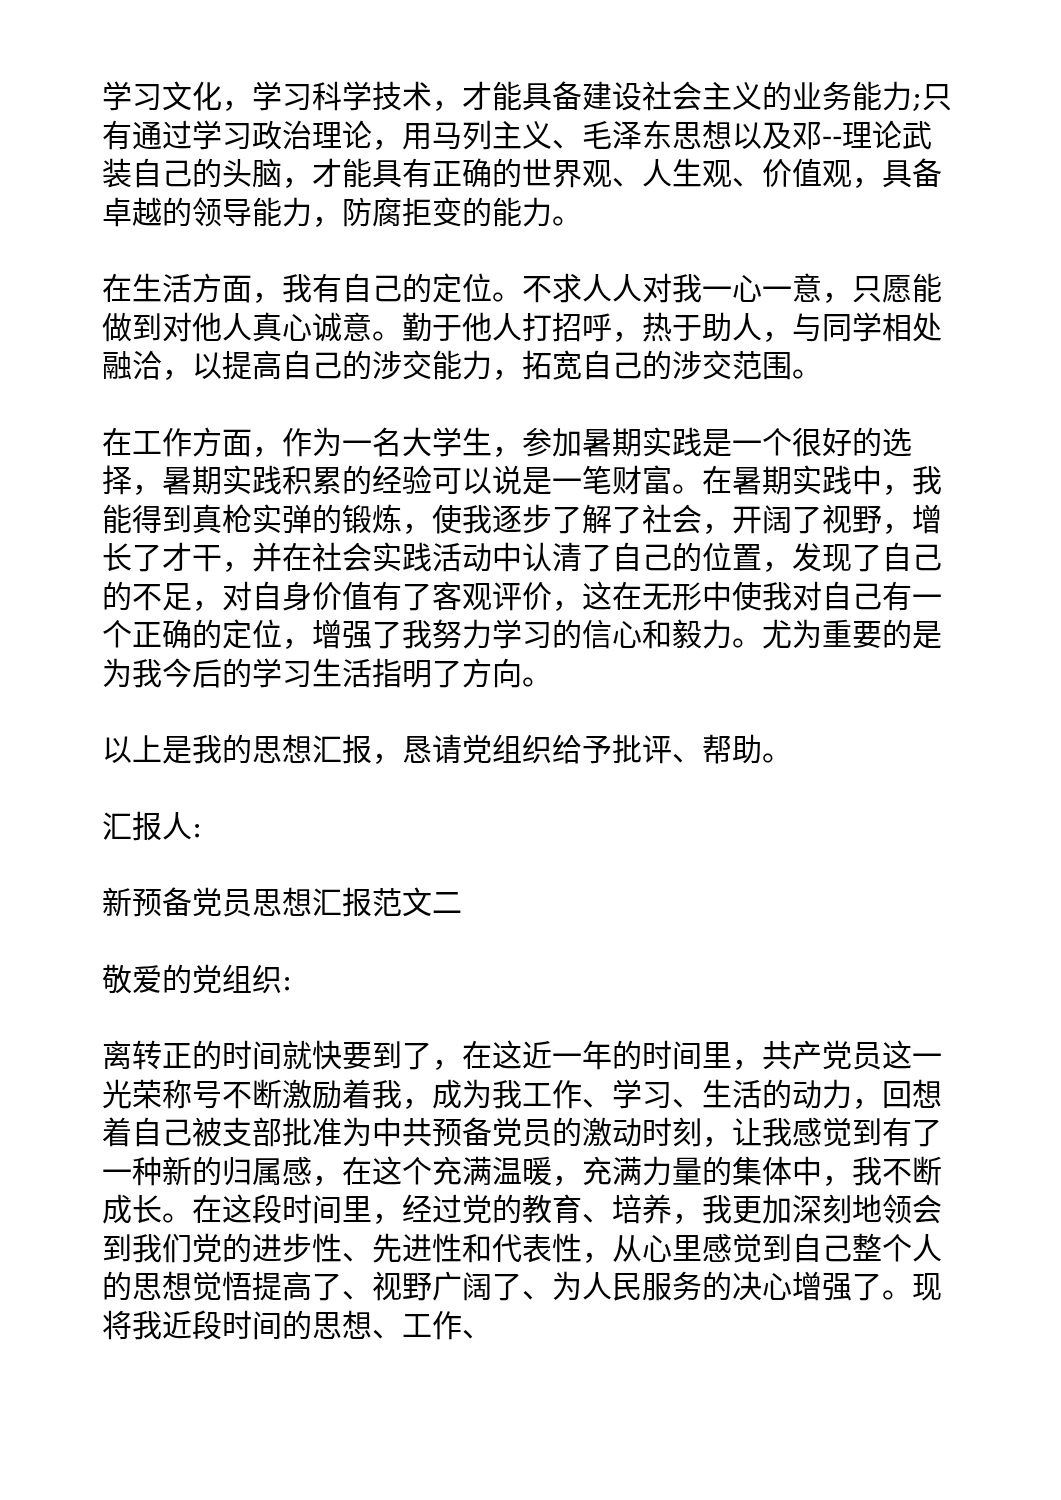学习文化，学习科学技术，才能具备建设社会主义的业务能力;只有通过学习政治理论，用马列主义、毛泽东思想以及邓--理论武装自己的头脑，才能具有正确的世界观、人生观、价值观，具备卓越的领导能力，防腐拒变的能力。
在生活方面，我有自己的定位。不求人人对我一心一意，只愿能做到对他人真心诚意。勤于他人打招呼，热于助人，与同学相处融洽，以提高自己的涉交能力，拓宽自己的涉交范围。
在工作方面，作为一名大学生，参加暑期实践是一个很好的选择，暑期实践积累的经验可以说是一笔财富。在暑期实践中，我能得到真枪实弹的锻炼，使我逐步了解了社会，开阔了视野，增长了才干，并在社会实践活动中认清了自己的位置，发现了自己的不足，对自身价值有了客观评价，这在无形中使我对自己有一个正确的定位，增强了我努力学习的信心和毅力。尤为重要的是为我今后的学习生活指明了方向。
以上是我的思想汇报，恳请党组织给予批评、帮助。
汇报人:
新预备党员思想汇报范文二
敬爱的党组织:
离转正的时间就快要到了，在这近一年的时间里，共产党员这一光荣称号不断激励着我，成为我工作、学习、生活的动力，回想着自己被支部批准为中共预备党员的激动时刻，让我感觉到有了一种新的归属感，在这个充满温暖，充满力量的集体中，我不断成长。在这段时间里，经过党的教育、培养，我更加深刻地领会到我们党的进步性、先进性和代表性，从心里感觉到自己整个人的思想觉悟提高了、视野广阔了、为人民服务的决心增强了。现将我近段时间的思想、工作、